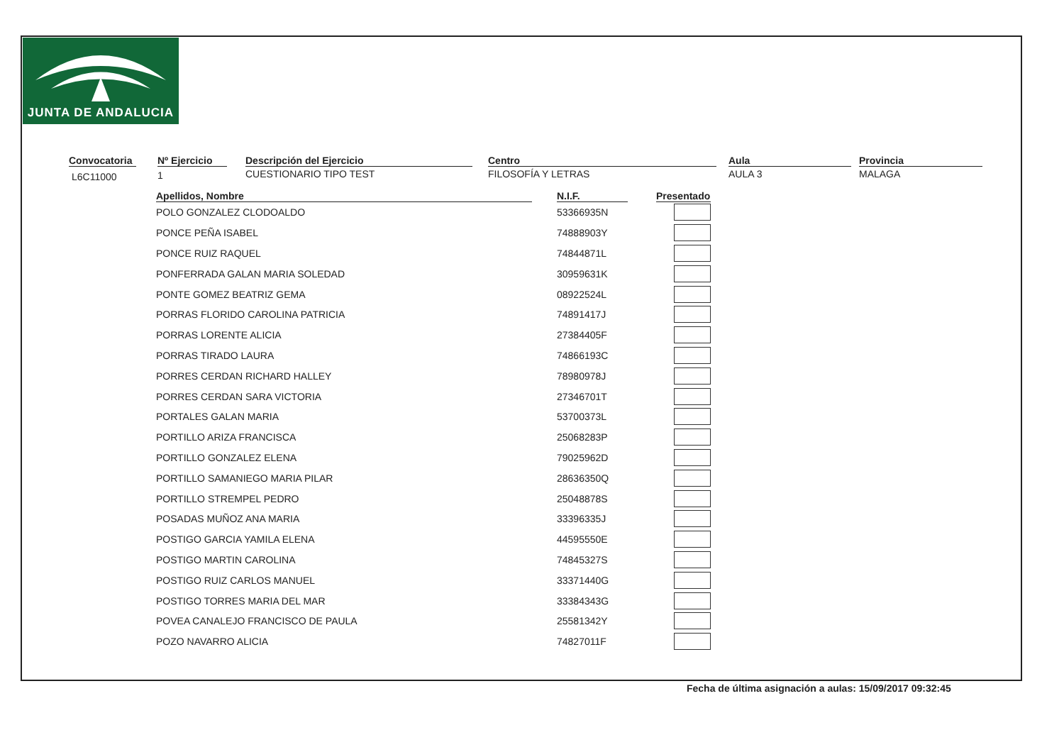JUNTA DE ANDALUCIA
Convocatoria
L6C11000
Nº Ejercicio
1
Descripción del Ejercicio
CUESTIONARIO TIPO TEST
Centro
FILOSOFÍA Y LETRAS
Aula
AULA 3
Provincia
MALAGA
| Apellidos, Nombre | | N.I.F. | | Presentado |
| --- | --- | --- | --- | --- |
| POLO GONZALEZ CLODOALDO | | 53366935N | | |
| PONCE PEÑA ISABEL | | 74888903Y | | |
| PONCE RUIZ RAQUEL | | 74844871L | | |
| PONFERRADA GALAN MARIA SOLEDAD | | 30959631K | | |
| PONTE GOMEZ BEATRIZ GEMA | | 08922524L | | |
| PORRAS FLORIDO CAROLINA PATRICIA | | 74891417J | | |
| PORRAS LORENTE ALICIA | | 27384405F | | |
| PORRAS TIRADO LAURA | | 74866193C | | |
| PORRES CERDAN RICHARD HALLEY | | 78980978J | | |
| PORRES CERDAN SARA VICTORIA | | 27346701T | | |
| PORTALES GALAN MARIA | | 53700373L | | |
| PORTILLO ARIZA FRANCISCA | | 25068283P | | |
| PORTILLO GONZALEZ ELENA | | 79025962D | | |
| PORTILLO SAMANIEGO MARIA PILAR | | 28636350Q | | |
| PORTILLO STREMPEL PEDRO | | 25048878S | | |
| POSADAS MUÑOZ ANA MARIA | | 33396335J | | |
| POSTIGO GARCIA YAMILA ELENA | | 44595550E | | |
| POSTIGO MARTIN CAROLINA | | 74845327S | | |
| POSTIGO RUIZ CARLOS MANUEL | | 33371440G | | |
| POSTIGO TORRES MARIA DEL MAR | | 33384343G | | |
| POVEA CANALEJO FRANCISCO DE PAULA | | 25581342Y | | |
| POZO NAVARRO ALICIA | | 74827011F | | |
Fecha de última asignación a aulas: 15/09/2017 09:32:45